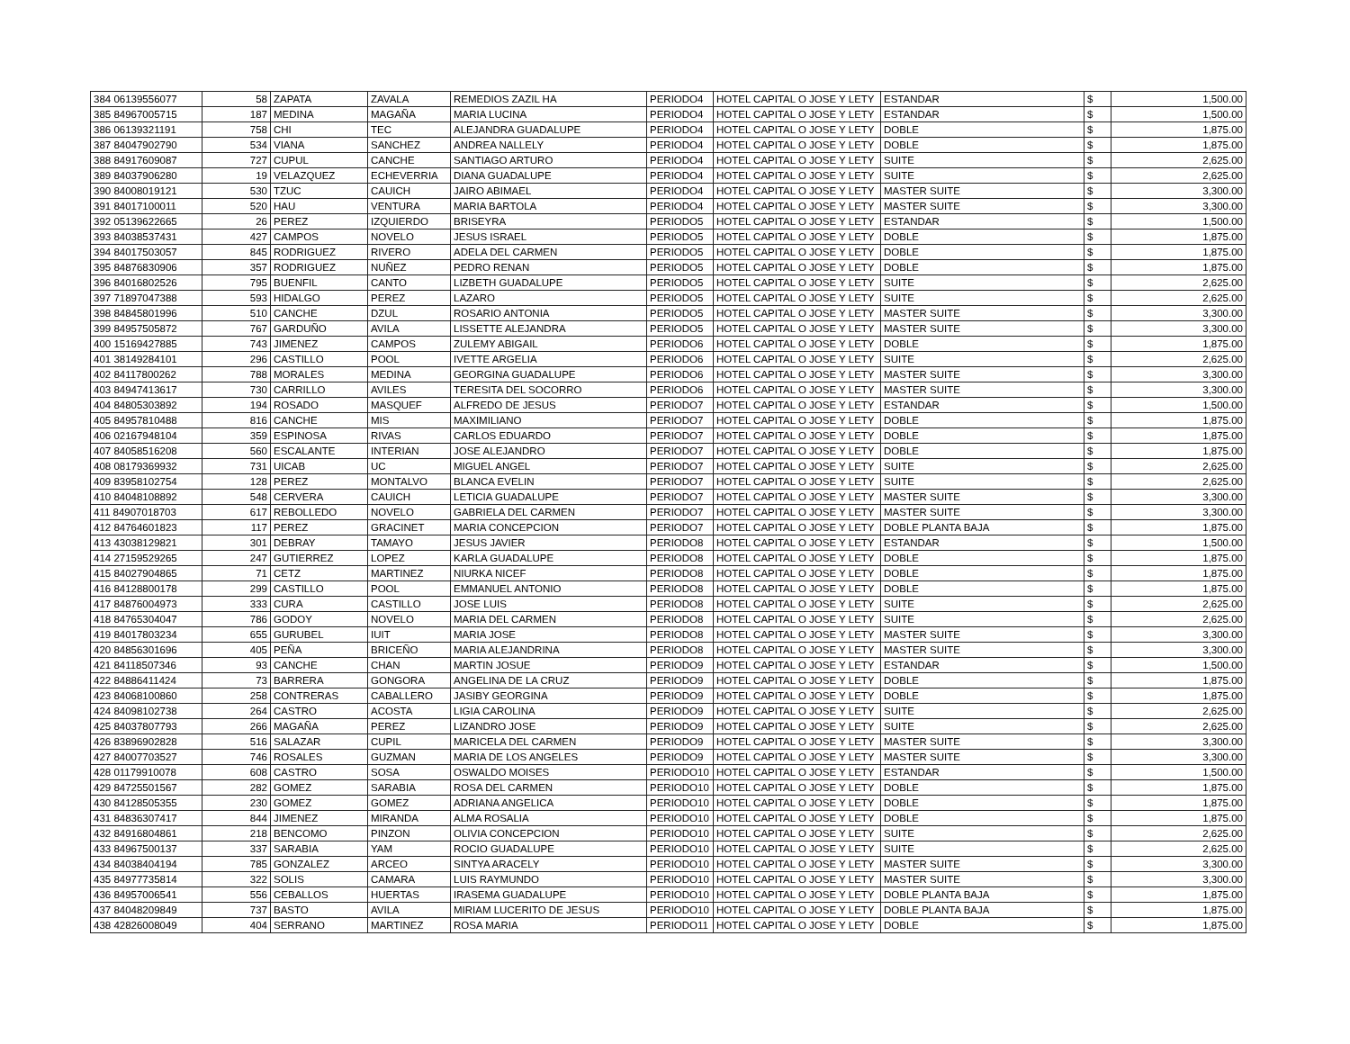| 384 06139556077 | 58 | ZAPATA | ZAVALA | REMEDIOS ZAZIL HA | PERIODO4 | HOTEL CAPITAL O JOSE Y LETY | ESTANDAR | $ | 1,500.00 |
| 385 84967005715 | 187 | MEDINA | MAGAÑA | MARIA LUCINA | PERIODO4 | HOTEL CAPITAL O JOSE Y LETY | ESTANDAR | $ | 1,500.00 |
| 386 06139321191 | 758 | CHI | TEC | ALEJANDRA GUADALUPE | PERIODO4 | HOTEL CAPITAL O JOSE Y LETY | DOBLE | $ | 1,875.00 |
| 387 84047902790 | 534 | VIANA | SANCHEZ | ANDREA NALLELY | PERIODO4 | HOTEL CAPITAL O JOSE Y LETY | DOBLE | $ | 1,875.00 |
| 388 84917609087 | 727 | CUPUL | CANCHE | SANTIAGO ARTURO | PERIODO4 | HOTEL CAPITAL O JOSE Y LETY | SUITE | $ | 2,625.00 |
| 389 84037906280 | 19 | VELAZQUEZ | ECHEVERRIA | DIANA GUADALUPE | PERIODO4 | HOTEL CAPITAL O JOSE Y LETY | SUITE | $ | 2,625.00 |
| 390 84008019121 | 530 | TZUC | CAUICH | JAIRO ABIMAEL | PERIODO4 | HOTEL CAPITAL O JOSE Y LETY | MASTER SUITE | $ | 3,300.00 |
| 391 84017100011 | 520 | HAU | VENTURA | MARIA BARTOLA | PERIODO4 | HOTEL CAPITAL O JOSE Y LETY | MASTER SUITE | $ | 3,300.00 |
| 392 05139622665 | 26 | PEREZ | IZQUIERDO | BRISEYRA | PERIODO5 | HOTEL CAPITAL O JOSE Y LETY | ESTANDAR | $ | 1,500.00 |
| 393 84038537431 | 427 | CAMPOS | NOVELO | JESUS ISRAEL | PERIODO5 | HOTEL CAPITAL O JOSE Y LETY | DOBLE | $ | 1,875.00 |
| 394 84017503057 | 845 | RODRIGUEZ | RIVERO | ADELA DEL CARMEN | PERIODO5 | HOTEL CAPITAL O JOSE Y LETY | DOBLE | $ | 1,875.00 |
| 395 84876830906 | 357 | RODRIGUEZ | NUÑEZ | PEDRO RENAN | PERIODO5 | HOTEL CAPITAL O JOSE Y LETY | DOBLE | $ | 1,875.00 |
| 396 84016802526 | 795 | BUENFIL | CANTO | LIZBETH GUADALUPE | PERIODO5 | HOTEL CAPITAL O JOSE Y LETY | SUITE | $ | 2,625.00 |
| 397 71897047388 | 593 | HIDALGO | PEREZ | LAZARO | PERIODO5 | HOTEL CAPITAL O JOSE Y LETY | SUITE | $ | 2,625.00 |
| 398 84845801996 | 510 | CANCHE | DZUL | ROSARIO ANTONIA | PERIODO5 | HOTEL CAPITAL O JOSE Y LETY | MASTER SUITE | $ | 3,300.00 |
| 399 84957505872 | 767 | GARDUÑO | AVILA | LISSETTE ALEJANDRA | PERIODO5 | HOTEL CAPITAL O JOSE Y LETY | MASTER SUITE | $ | 3,300.00 |
| 400 15169427885 | 743 | JIMENEZ | CAMPOS | ZULEMY ABIGAIL | PERIODO6 | HOTEL CAPITAL O JOSE Y LETY | DOBLE | $ | 1,875.00 |
| 401 38149284101 | 296 | CASTILLO | POOL | IVETTE ARGELIA | PERIODO6 | HOTEL CAPITAL O JOSE Y LETY | SUITE | $ | 2,625.00 |
| 402 84117800262 | 788 | MORALES | MEDINA | GEORGINA GUADALUPE | PERIODO6 | HOTEL CAPITAL O JOSE Y LETY | MASTER SUITE | $ | 3,300.00 |
| 403 84947413617 | 730 | CARRILLO | AVILES | TERESITA DEL SOCORRO | PERIODO6 | HOTEL CAPITAL O JOSE Y LETY | MASTER SUITE | $ | 3,300.00 |
| 404 84805303892 | 194 | ROSADO | MASQUEF | ALFREDO DE JESUS | PERIODO7 | HOTEL CAPITAL O JOSE Y LETY | ESTANDAR | $ | 1,500.00 |
| 405 84957810488 | 816 | CANCHE | MIS | MAXIMILIANO | PERIODO7 | HOTEL CAPITAL O JOSE Y LETY | DOBLE | $ | 1,875.00 |
| 406 02167948104 | 359 | ESPINOSA | RIVAS | CARLOS EDUARDO | PERIODO7 | HOTEL CAPITAL O JOSE Y LETY | DOBLE | $ | 1,875.00 |
| 407 84058516208 | 560 | ESCALANTE | INTERIAN | JOSE ALEJANDRO | PERIODO7 | HOTEL CAPITAL O JOSE Y LETY | DOBLE | $ | 1,875.00 |
| 408 08179369932 | 731 | UICAB | UC | MIGUEL ANGEL | PERIODO7 | HOTEL CAPITAL O JOSE Y LETY | SUITE | $ | 2,625.00 |
| 409 83958102754 | 128 | PEREZ | MONTALVO | BLANCA EVELIN | PERIODO7 | HOTEL CAPITAL O JOSE Y LETY | SUITE | $ | 2,625.00 |
| 410 84048108892 | 548 | CERVERA | CAUICH | LETICIA GUADALUPE | PERIODO7 | HOTEL CAPITAL O JOSE Y LETY | MASTER SUITE | $ | 3,300.00 |
| 411 84907018703 | 617 | REBOLLEDO | NOVELO | GABRIELA DEL CARMEN | PERIODO7 | HOTEL CAPITAL O JOSE Y LETY | MASTER SUITE | $ | 3,300.00 |
| 412 84764601823 | 117 | PEREZ | GRACINET | MARIA CONCEPCION | PERIODO7 | HOTEL CAPITAL O JOSE Y LETY | DOBLE PLANTA BAJA | $ | 1,875.00 |
| 413 43038129821 | 301 | DEBRAY | TAMAYO | JESUS JAVIER | PERIODO8 | HOTEL CAPITAL O JOSE Y LETY | ESTANDAR | $ | 1,500.00 |
| 414 27159529265 | 247 | GUTIERREZ | LOPEZ | KARLA GUADALUPE | PERIODO8 | HOTEL CAPITAL O JOSE Y LETY | DOBLE | $ | 1,875.00 |
| 415 84027904865 | 71 | CETZ | MARTINEZ | NIURKA NICEF | PERIODO8 | HOTEL CAPITAL O JOSE Y LETY | DOBLE | $ | 1,875.00 |
| 416 84128800178 | 299 | CASTILLO | POOL | EMMANUEL ANTONIO | PERIODO8 | HOTEL CAPITAL O JOSE Y LETY | DOBLE | $ | 1,875.00 |
| 417 84876004973 | 333 | CURA | CASTILLO | JOSE LUIS | PERIODO8 | HOTEL CAPITAL O JOSE Y LETY | SUITE | $ | 2,625.00 |
| 418 84765304047 | 786 | GODOY | NOVELO | MARIA DEL CARMEN | PERIODO8 | HOTEL CAPITAL O JOSE Y LETY | SUITE | $ | 2,625.00 |
| 419 84017803234 | 655 | GURUBEL | IUIT | MARIA JOSE | PERIODO8 | HOTEL CAPITAL O JOSE Y LETY | MASTER SUITE | $ | 3,300.00 |
| 420 84856301696 | 405 | PEÑA | BRICEÑO | MARIA ALEJANDRINA | PERIODO8 | HOTEL CAPITAL O JOSE Y LETY | MASTER SUITE | $ | 3,300.00 |
| 421 84118507346 | 93 | CANCHE | CHAN | MARTIN JOSUE | PERIODO9 | HOTEL CAPITAL O JOSE Y LETY | ESTANDAR | $ | 1,500.00 |
| 422 84886411424 | 73 | BARRERA | GONGORA | ANGELINA DE LA CRUZ | PERIODO9 | HOTEL CAPITAL O JOSE Y LETY | DOBLE | $ | 1,875.00 |
| 423 84068100860 | 258 | CONTRERAS | CABALLERO | JASIBY GEORGINA | PERIODO9 | HOTEL CAPITAL O JOSE Y LETY | DOBLE | $ | 1,875.00 |
| 424 84098102738 | 264 | CASTRO | ACOSTA | LIGIA CAROLINA | PERIODO9 | HOTEL CAPITAL O JOSE Y LETY | SUITE | $ | 2,625.00 |
| 425 84037807793 | 266 | MAGAÑA | PEREZ | LIZANDRO JOSE | PERIODO9 | HOTEL CAPITAL O JOSE Y LETY | SUITE | $ | 2,625.00 |
| 426 83896902828 | 516 | SALAZAR | CUPIL | MARICELA DEL CARMEN | PERIODO9 | HOTEL CAPITAL O JOSE Y LETY | MASTER SUITE | $ | 3,300.00 |
| 427 84007703527 | 746 | ROSALES | GUZMAN | MARIA DE LOS ANGELES | PERIODO9 | HOTEL CAPITAL O JOSE Y LETY | MASTER SUITE | $ | 3,300.00 |
| 428 01179910078 | 608 | CASTRO | SOSA | OSWALDO MOISES | PERIODO10 | HOTEL CAPITAL O JOSE Y LETY | ESTANDAR | $ | 1,500.00 |
| 429 84725501567 | 282 | GOMEZ | SARABIA | ROSA DEL CARMEN | PERIODO10 | HOTEL CAPITAL O JOSE Y LETY | DOBLE | $ | 1,875.00 |
| 430 84128505355 | 230 | GOMEZ | GOMEZ | ADRIANA ANGELICA | PERIODO10 | HOTEL CAPITAL O JOSE Y LETY | DOBLE | $ | 1,875.00 |
| 431 84836307417 | 844 | JIMENEZ | MIRANDA | ALMA ROSALIA | PERIODO10 | HOTEL CAPITAL O JOSE Y LETY | DOBLE | $ | 1,875.00 |
| 432 84916804861 | 218 | BENCOMO | PINZON | OLIVIA CONCEPCION | PERIODO10 | HOTEL CAPITAL O JOSE Y LETY | SUITE | $ | 2,625.00 |
| 433 84967500137 | 337 | SARABIA | YAM | ROCIO GUADALUPE | PERIODO10 | HOTEL CAPITAL O JOSE Y LETY | SUITE | $ | 2,625.00 |
| 434 84038404194 | 785 | GONZALEZ | ARCEO | SINTYA ARACELY | PERIODO10 | HOTEL CAPITAL O JOSE Y LETY | MASTER SUITE | $ | 3,300.00 |
| 435 84977735814 | 322 | SOLIS | CAMARA | LUIS RAYMUNDO | PERIODO10 | HOTEL CAPITAL O JOSE Y LETY | MASTER SUITE | $ | 3,300.00 |
| 436 84957006541 | 556 | CEBALLOS | HUERTAS | IRASEMA GUADALUPE | PERIODO10 | HOTEL CAPITAL O JOSE Y LETY | DOBLE PLANTA BAJA | $ | 1,875.00 |
| 437 84048209849 | 737 | BASTO | AVILA | MIRIAM LUCERITO DE JESUS | PERIODO10 | HOTEL CAPITAL O JOSE Y LETY | DOBLE PLANTA BAJA | $ | 1,875.00 |
| 438 42826008049 | 404 | SERRANO | MARTINEZ | ROSA MARIA | PERIODO11 | HOTEL CAPITAL O JOSE Y LETY | DOBLE | $ | 1,875.00 |